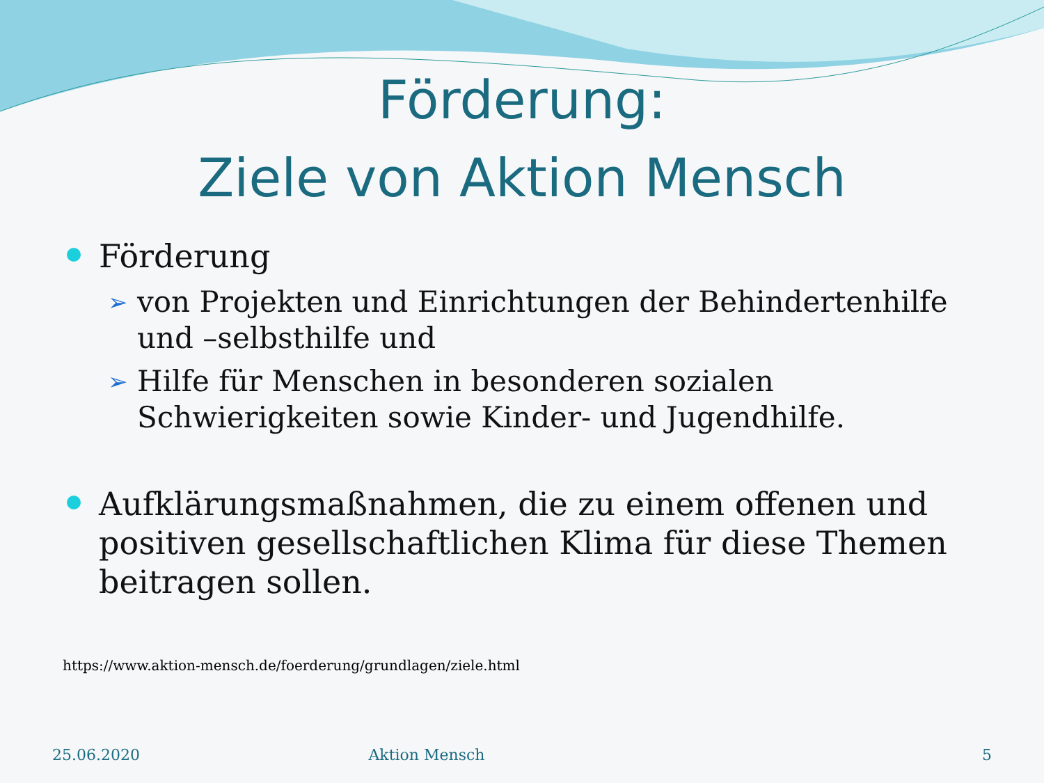Förderung:
Ziele von Aktion Mensch
Förderung
➢ von Projekten und Einrichtungen der Behindertenhilfe und –selbsthilfe und
➢ Hilfe für Menschen in besonderen sozialen Schwierigkeiten sowie Kinder- und Jugendhilfe.
Aufklärungsmaßnahmen, die zu einem offenen und positiven gesellschaftlichen Klima für diese Themen beitragen sollen.
https://www.aktion-mensch.de/foerderung/grundlagen/ziele.html
25.06.2020 Aktion Mensch 5